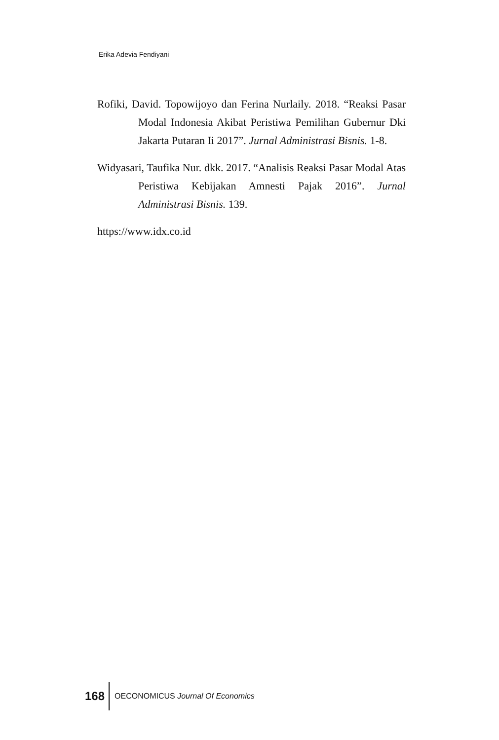Erika Adevia Fendiyani
Rofiki, David. Topowijoyo dan Ferina Nurlaily. 2018. “Reaksi Pasar Modal Indonesia Akibat Peristiwa Pemilihan Gubernur Dki Jakarta Putaran Ii 2017”. Jurnal Administrasi Bisnis. 1-8.
Widyasari, Taufika Nur. dkk. 2017. “Analisis Reaksi Pasar Modal Atas Peristiwa Kebijakan Amnesti Pajak 2016”. Jurnal Administrasi Bisnis. 139.
https://www.idx.co.id
168 OECONOMICUS Journal Of Economics